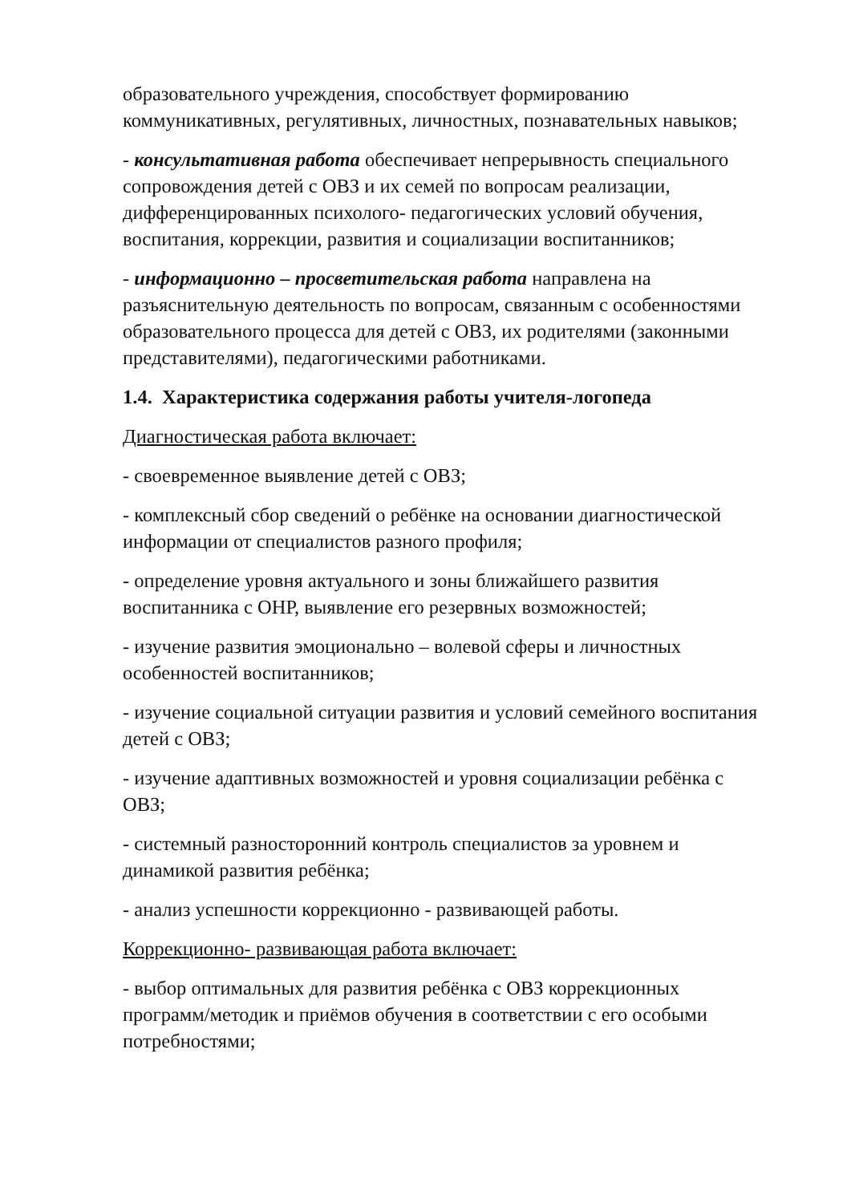образовательного учреждения, способствует формированию коммуникативных, регулятивных, личностных, познавательных навыков;
- консультативная работа обеспечивает непрерывность специального сопровождения детей с ОВЗ и их семей по вопросам реализации, дифференцированных психолого- педагогических условий обучения, воспитания, коррекции, развития и социализации воспитанников;
- информационно – просветительская работа направлена на разъяснительную деятельность по вопросам, связанным с особенностями образовательного процесса для детей с ОВЗ, их родителями (законными представителями), педагогическими работниками.
1.4. Характеристика содержания работы учителя-логопеда
Диагностическая работа включает:
- своевременное выявление детей с ОВЗ;
- комплексный сбор сведений о ребёнке на основании диагностической информации от специалистов разного профиля;
- определение уровня актуального и зоны ближайшего развития воспитанника с ОНР, выявление его резервных возможностей;
- изучение развития эмоционально – волевой сферы и личностных особенностей воспитанников;
- изучение социальной ситуации развития и условий семейного воспитания детей с ОВЗ;
- изучение адаптивных возможностей и уровня социализации ребёнка с ОВЗ;
- системный разносторонний контроль специалистов за уровнем и динамикой развития ребёнка;
- анализ успешности коррекционно - развивающей работы.
Коррекционно- развивающая работа включает:
- выбор оптимальных для развития ребёнка с ОВЗ коррекционных программ/методик и приёмов обучения в соответствии с его особыми потребностями;